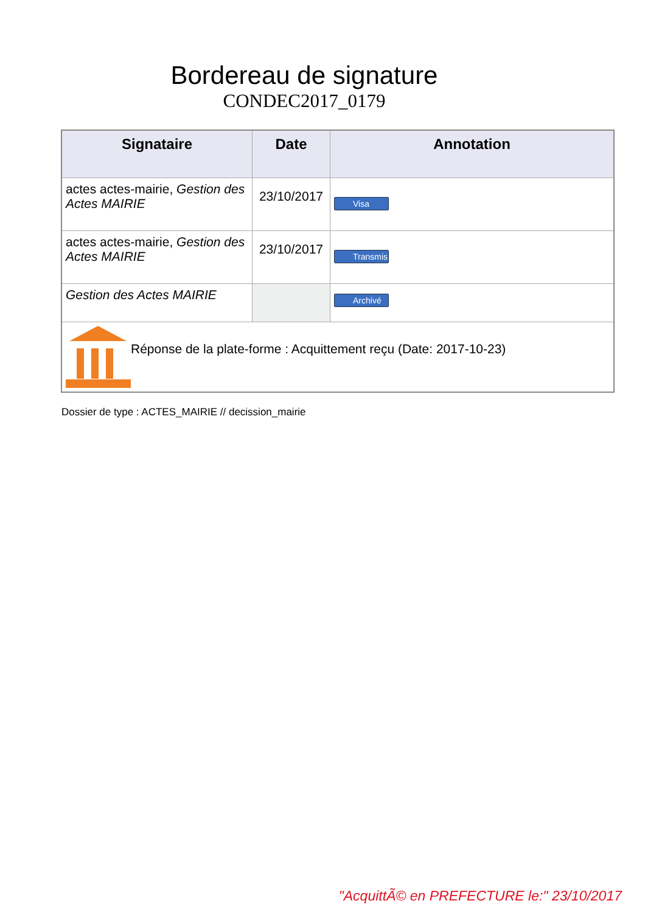Bordereau de signature
CONDEC2017_0179
| Signataire | Date | Annotation |
| --- | --- | --- |
| actes actes-mairie, Gestion des Actes MAIRIE | 23/10/2017 | Visa |
| actes actes-mairie, Gestion des Actes MAIRIE | 23/10/2017 | Transmis |
| Gestion des Actes MAIRIE | | Archivé |
| Réponse de la plate-forme : Acquittement reçu (Date: 2017-10-23) | | |
Dossier de type : ACTES_MAIRIE // decission_mairie
"AcquittÃ© en PREFECTURE le:" 23/10/2017